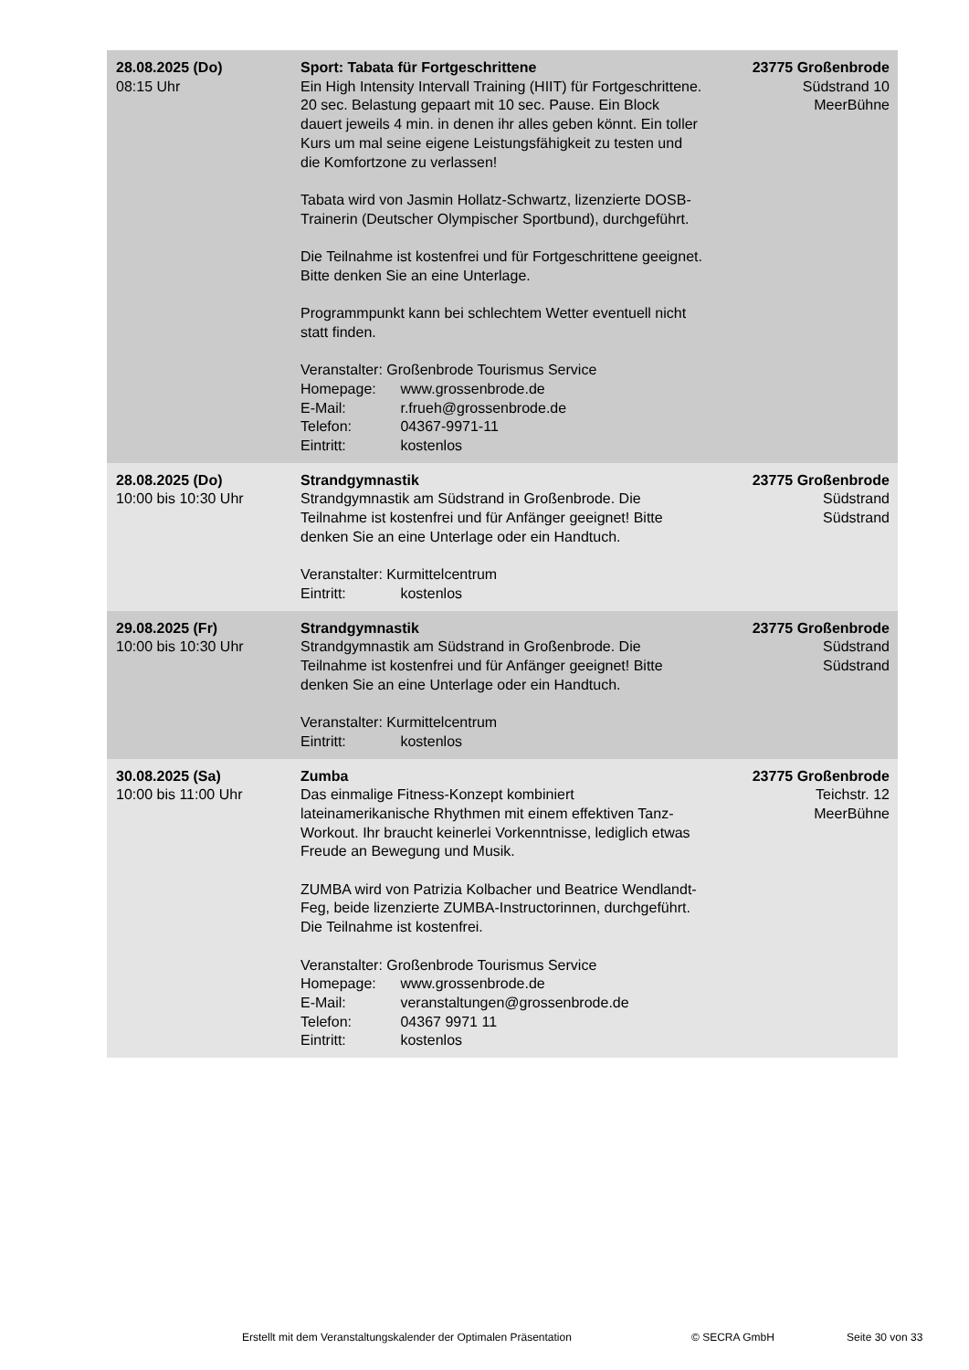| 28.08.2025 (Do) 08:15 Uhr | Sport: Tabata für Fortgeschrittene Ein High Intensity Intervall Training (HIIT) für Fortgeschrittene. 20 sec. Belastung gepaart mit 10 sec. Pause. Ein Block dauert jeweils 4 min. in denen ihr alles geben könnt. Ein toller Kurs um mal seine eigene Leistungsfähigkeit zu testen und die Komfortzone zu verlassen! Tabata wird von Jasmin Hollatz-Schwartz, lizenzierte DOSB-Trainerin (Deutscher Olympischer Sportbund), durchgeführt. Die Teilnahme ist kostenfrei und für Fortgeschrittene geeignet. Bitte denken Sie an eine Unterlage. Programmpunkt kann bei schlechtem Wetter eventuell nicht statt finden. Veranstalter: Großenbrode Tourismus Service Homepage: www.grossenbrode.de E-Mail: r.frueh@grossenbrode.de Telefon: 04367-9971-11 Eintritt: kostenlos | 23775 Großenbrode Südstrand 10 MeerBühne |
| 28.08.2025 (Do) 10:00 bis 10:30 Uhr | Strandgymnastik Strandgymnastik am Südstrand in Großenbrode. Die Teilnahme ist kostenfrei und für Anfänger geeignet! Bitte denken Sie an eine Unterlage oder ein Handtuch. Veranstalter: Kurmittelcentrum Eintritt: kostenlos | 23775 Großenbrode Südstrand Südstrand |
| 29.08.2025 (Fr) 10:00 bis 10:30 Uhr | Strandgymnastik Strandgymnastik am Südstrand in Großenbrode. Die Teilnahme ist kostenfrei und für Anfänger geeignet! Bitte denken Sie an eine Unterlage oder ein Handtuch. Veranstalter: Kurmittelcentrum Eintritt: kostenlos | 23775 Großenbrode Südstrand Südstrand |
| 30.08.2025 (Sa) 10:00 bis 11:00 Uhr | Zumba Das einmalige Fitness-Konzept kombiniert lateinamerikanische Rhythmen mit einem effektiven Tanz-Workout. Ihr braucht keinerlei Vorkenntnisse, lediglich etwas Freude an Bewegung und Musik. ZUMBA wird von Patrizia Kolbacher und Beatrice Wendlandt-Feg, beide lizenzierte ZUMBA-Instructorinnen, durchgeführt. Die Teilnahme ist kostenfrei. Veranstalter: Großenbrode Tourismus Service Homepage: www.grossenbrode.de E-Mail: veranstaltungen@grossenbrode.de Telefon: 04367 9971 11 Eintritt: kostenlos | 23775 Großenbrode Teichstr. 12 MeerBühne |
Erstellt mit dem Veranstaltungskalender der Optimalen Präsentation
© SECRA GmbH Seite 30 von 33